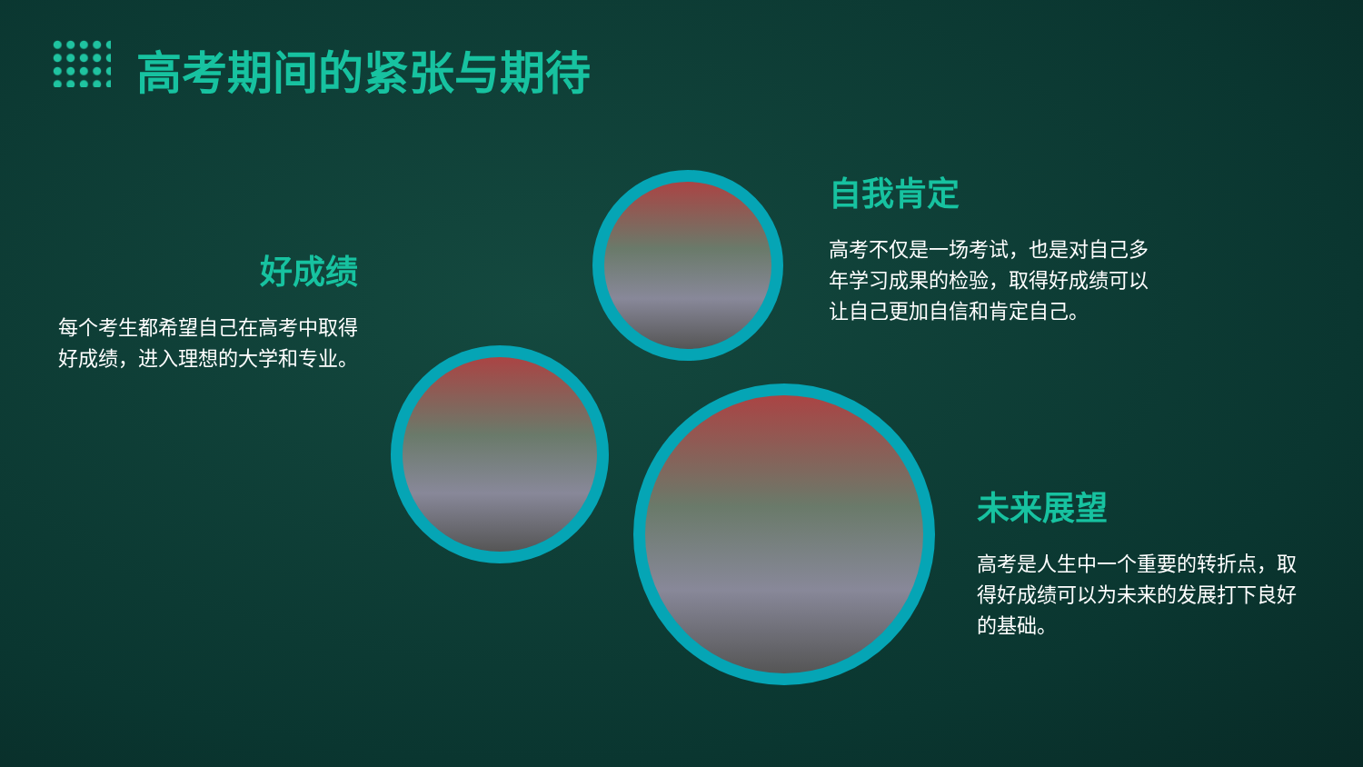高考期间的紧张与期待
好成绩
每个考生都希望自己在高考中取得好成绩，进入理想的大学和专业。
自我肯定
高考不仅是一场考试，也是对自己多年学习成果的检验，取得好成绩可以让自己更加自信和肯定自己。
未来展望
高考是人生中一个重要的转折点，取得好成绩可以为未来的发展打下良好的基础。